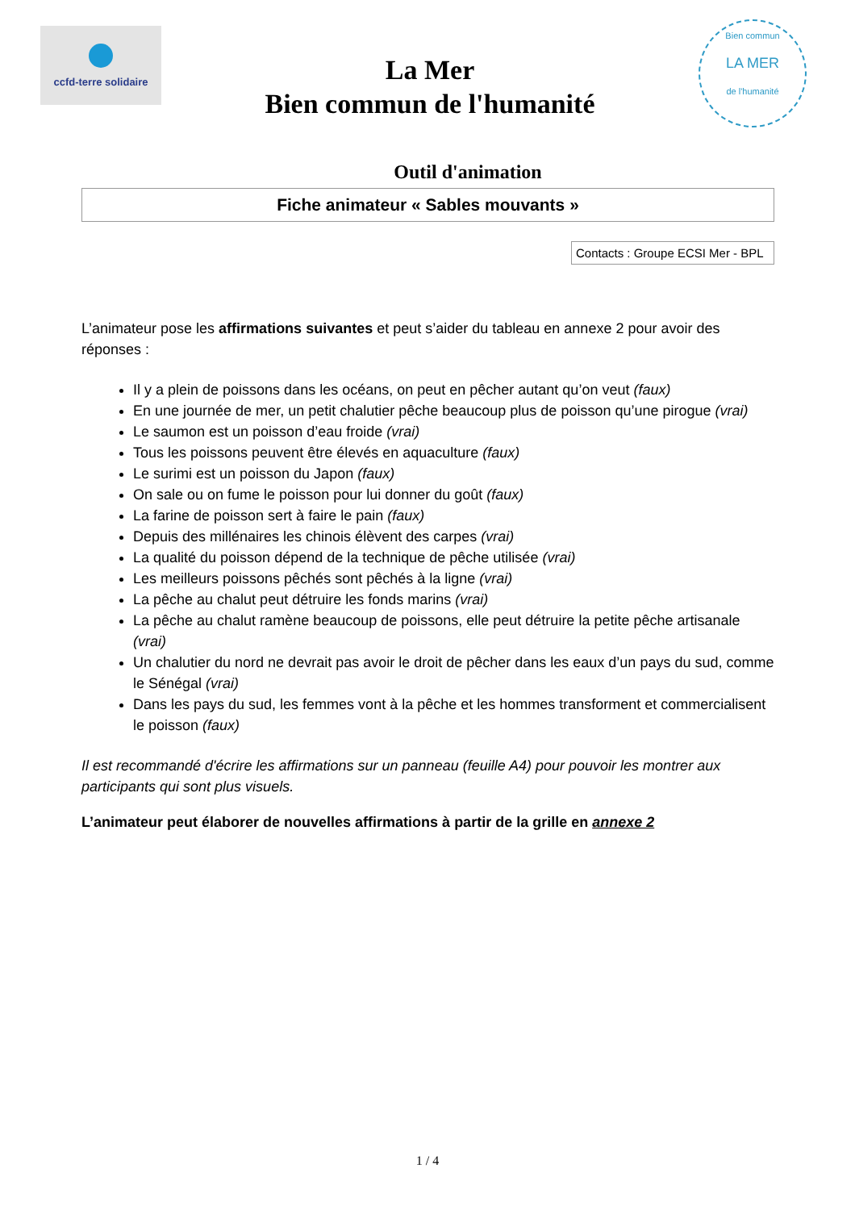ccfd-terre solidaire
La Mer
Bien commun de l'humanité
Bien commun
LA MER
de l'humanité
Outil d'animation
Fiche animateur « Sables mouvants »
Contacts : Groupe ECSI Mer - BPL
L’animateur pose les affirmations suivantes et peut s’aider du tableau en annexe 2 pour avoir des réponses :
Il y a plein de poissons dans les océans, on peut en pêcher autant qu’on veut (faux)
En une journée de mer, un petit chalutier pêche beaucoup plus de poisson qu’une pirogue (vrai)
Le saumon est un poisson d’eau froide (vrai)
Tous les poissons peuvent être élevés en aquaculture (faux)
Le surimi est un poisson du Japon (faux)
On sale ou on fume le poisson pour lui donner du goût (faux)
La farine de poisson sert à faire le pain (faux)
Depuis des millénaires les chinois élèvent des carpes (vrai)
La qualité du poisson dépend de la technique de pêche utilisée (vrai)
Les meilleurs poissons pêchés sont pêchés à la ligne (vrai)
La pêche au chalut peut détruire les fonds marins (vrai)
La pêche au chalut ramène beaucoup de poissons, elle peut détruire la petite pêche artisanale (vrai)
Un chalutier du nord ne devrait pas avoir le droit de pêcher dans les eaux d’un pays du sud, comme le Sénégal (vrai)
Dans les pays du sud, les femmes vont à la pêche et les hommes transforment et commercialisent le poisson (faux)
Il est recommandé d'écrire les affirmations sur un panneau (feuille A4) pour pouvoir les montrer aux participants qui sont plus visuels.
L’animateur peut élaborer de nouvelles affirmations à partir de la grille en annexe 2
1 / 4